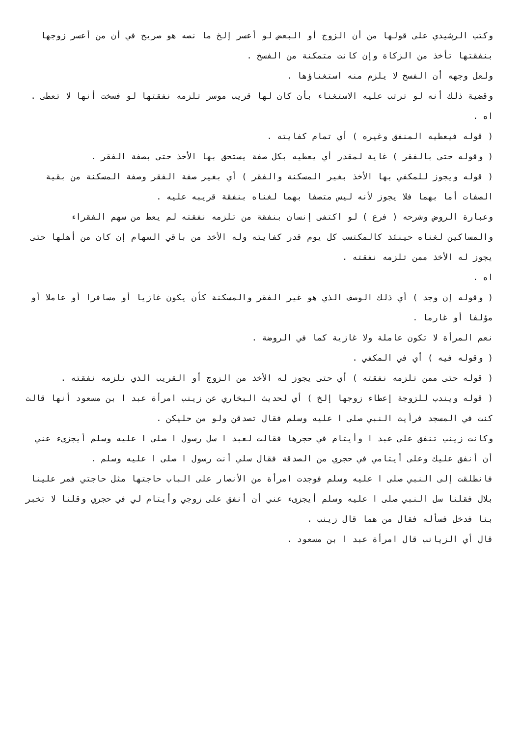وكتب الرشيدي على قولها من أن الزوج أو البعض لو أعسر إلخ ما نصه هو صريح في أن من أعسر زوجها بنفقتها تأخذ من الزكاة وإن كانت متمكنة من الفسخ .
ولعل وجهه أن الفسخ لا يلزم منه استغناؤها .
وقضية ذلك أنه لو ترتب عليه الاستغناء بأن كان لها قريب موسر تلزمه نفقتها لو فسخت أنها لا تعطى .
اه .
( قوله فيعطيه المنفق وغيره ) أي تمام كفايته .
( وقوله حتى بالفقر ) غاية لمقدر أي يعطيه بكل صفة يستحق بها الأخذ حتى بصفة الفقر .
( قوله ويجوز للمكفي بها الأخذ بغير المسكنة والفقر ) أي بغير صفة الفقر وصفة المسكنة من بقية الصفات أما بهما فلا يجوز لأنه ليس متصفا بهما لغناه بنفقة قريبه عليه .
وعبارة الروض وشرحه ( فرع ) لو اكتفى إنسان بنفقة من تلزمه نفقته لم يعط من سهم الفقراء والمساكين لغناه حينئذ كالمكتسب كل يوم قدر كفايته وله الأخذ من باقي السهام إن كان من أهلها حتى يجوز له الأخذ ممن تلزمه نفقته .
اه .
( وقوله إن وجد ) أي ذلك الوصف الذي هو غير الفقر والمسكنة كأن يكون غازيا أو مسافرا أو عاملا أو مؤلفا أو غارما .
نعم المرأة لا تكون عاملة ولا غازية كما في الروضة .
( وقوله فيه ) أي في المكفي .
( قوله حتى ممن تلزمه نفقته ) أي حتى يجوز له الأخذ من الزوج أو القريب الذي تلزمه نفقته .
( قوله ويندب للزوجة إعطاء زوجها إلخ ) أي لحديث البخاري عن زينب امرأة عبد ا بن مسعود أنها قالت كنت في المسجد فرأيت النبي صلى ا عليه وسلم فقال تصدقن ولو من حليكن .
وكانت زينب تنفق على عبد ا وأيتام في حجرها فقالت لعبد ا سل رسول ا صلى ا عليه وسلم أيجزىء عني أن أنفق عليك وعلى أيتامي في حجري من الصدقة فقال سلي أنت رسول ا صلى ا عليه وسلم .
فانطلقت إلى النبي صلى ا عليه وسلم فوجدت امرأة من الأنصار على الباب حاجتها مثل حاجتي فمر علينا بلال فقلنا سل النبي صلى ا عليه وسلم أيجزىء عني أن أنفق على زوجي وأيتام لي في حجري وقلنا لا تخبر بنا فدخل فسأله فقال من هما قال زينب .
قال أي الزيانب قال امرأة عبد ا بن مسعود .